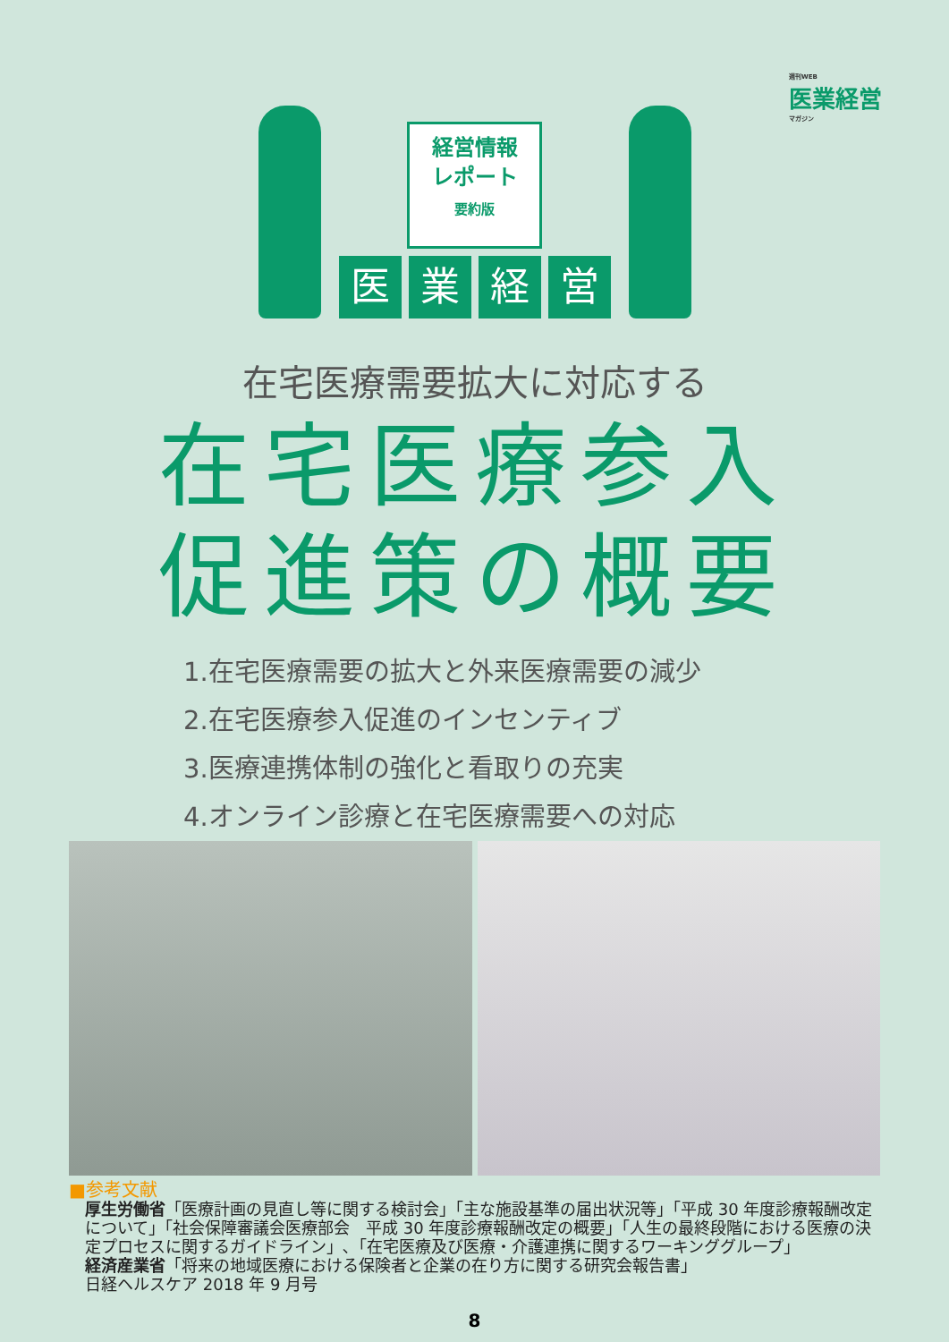週刊WEB
医業経営
マガジン
経営情報
レポート
要約版
医 業 経 営
在宅医療需要拡大に対応する
在宅医療参入
促進策の概要
1.在宅医療需要の拡大と外来医療需要の減少
2.在宅医療参入促進のインセンティブ
3.医療連携体制の強化と看取りの充実
4.オンライン診療と在宅医療需要への対応
■参考文献
厚生労働省「医療計画の見直し等に関する検討会」「主な施設基準の届出状況等」「平成 30 年度診療報酬改定について」「社会保障審議会医療部会　平成 30 年度診療報酬改定の概要」「人生の最終段階における医療の決定プロセスに関するガイドライン」､「在宅医療及び医療・介護連携に関するワーキンググループ」
経済産業省「将来の地域医療における保険者と企業の在り方に関する研究会報告書」
日経ヘルスケア 2018 年 9 月号
8